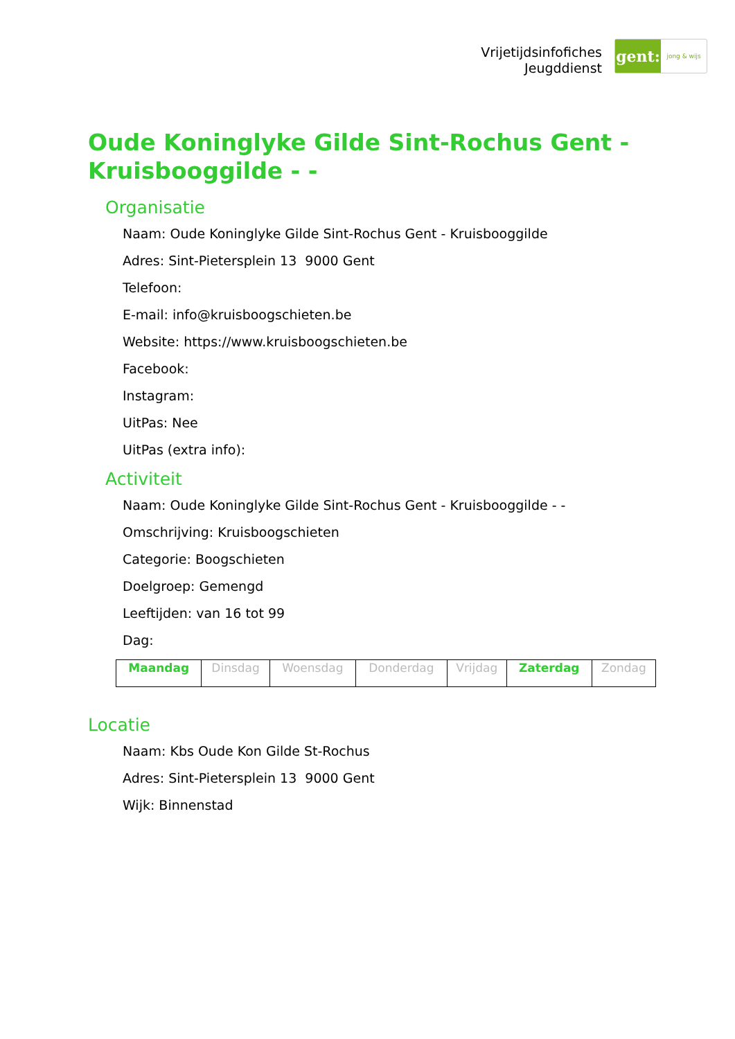Vrijetijdsinfofiches
Jeugddienst
gent:
jong & wijs
Oude Koninglyke Gilde Sint-Rochus Gent - Kruisbooggilde - -
Organisatie
Naam: Oude Koninglyke Gilde Sint-Rochus Gent - Kruisbooggilde
Adres: Sint-Pietersplein 13 9000 Gent
Telefoon:
E-mail: info@kruisboogschieten.be
Website: https://www.kruisboogschieten.be
Facebook:
Instagram:
UitPas: Nee
UitPas (extra info):
Activiteit
Naam: Oude Koninglyke Gilde Sint-Rochus Gent - Kruisbooggilde - -
Omschrijving: Kruisboogschieten
Categorie: Boogschieten
Doelgroep: Gemengd
Leeftijden: van 16 tot 99
Dag:
| Maandag | Dinsdag | Woensdag | Donderdag | Vrijdag | Zaterdag | Zondag |
Locatie
Naam: Kbs Oude Kon Gilde St-Rochus
Adres: Sint-Pietersplein 13 9000 Gent
Wijk: Binnenstad